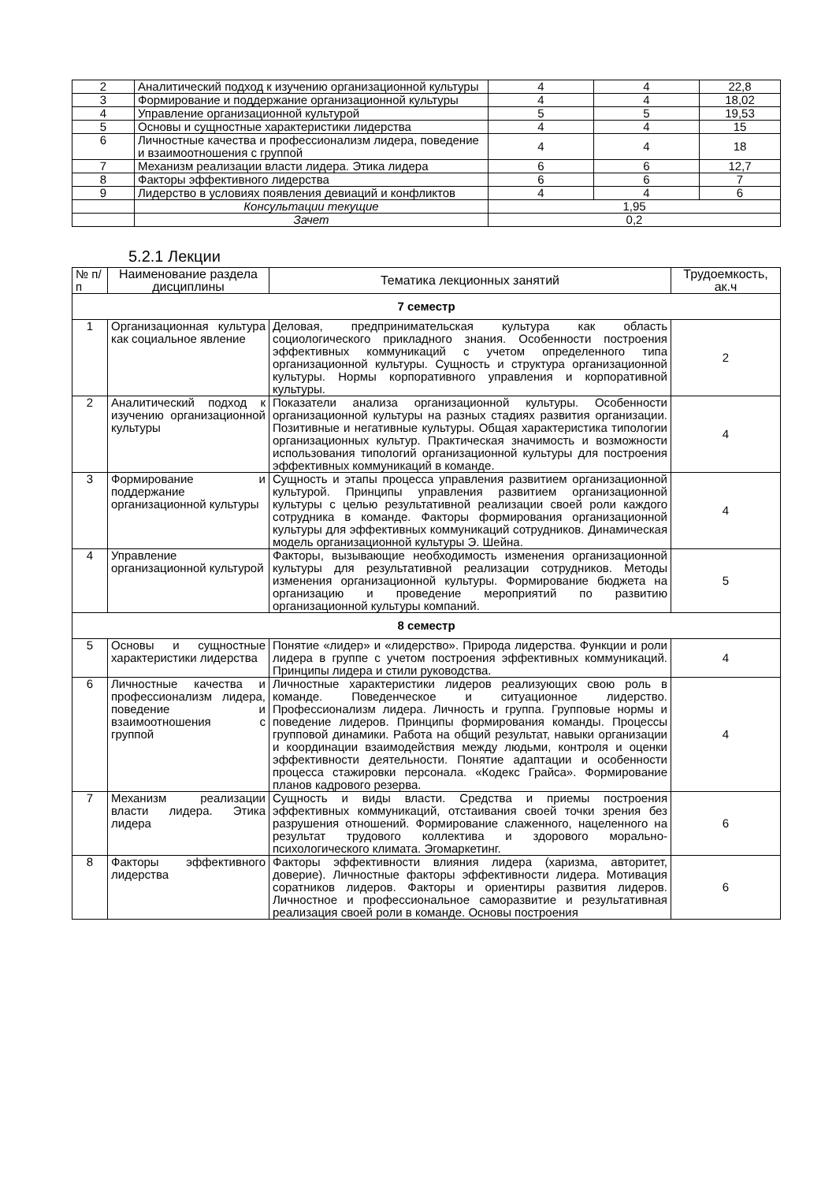| 2 | Аналитический подход к изучению организационной культуры | 4 | 4 | 22,8 |
| 3 | Формирование и поддержание организационной культуры | 4 | 4 | 18,02 |
| 4 | Управление организационной культурой | 5 | 5 | 19,53 |
| 5 | Основы и сущностные характеристики лидерства | 4 | 4 | 15 |
| 6 | Личностные качества и профессионализм лидера, поведение и взаимоотношения с группой | 4 | 4 | 18 |
| 7 | Механизм реализации власти лидера. Этика лидера | 6 | 6 | 12,7 |
| 8 | Факторы эффективного лидерства | 6 | 6 | 7 |
| 9 | Лидерство в условиях появления девиаций и конфликтов | 4 | 4 | 6 |
| | Консультации текущие | 1,95 | | |
| | Зачет | 0,2 | | |
5.2.1 Лекции
| № п/п | Наименование раздела дисциплины | Тематика лекционных занятий | Трудоемкость, ак.ч |
| --- | --- | --- | --- |
| 7 семестр | | | |
| 1 | Организационная культура как социальное явление | Деловая, предпринимательская культура как область социологического прикладного знания. Особенности построения эффективных коммуникаций с учетом определенного типа организационной культуры. Сущность и структура организационной культуры. Нормы корпоративного управления и корпоративной культуры. | 2 |
| 2 | Аналитический подход к изучению организационной культуры | Показатели анализа организационной культуры. Особенности организационной культуры на разных стадиях развития организации. Позитивные и негативные культуры. Общая характеристика типологии организационных культур. Практическая значимость и возможности использования типологий организационной культуры для построения эффективных коммуникаций в команде. | 4 |
| 3 | Формирование и поддержание организационной культуры | Сущность и этапы процесса управления развитием организационной культурой. Принципы управления развитием организационной культуры с целью результативной реализации своей роли каждого сотрудника в команде. Факторы формирования организационной культуры для эффективных коммуникаций сотрудников. Динамическая модель организационной культуры Э. Шейна. | 4 |
| 4 | Управление организационной культурой | Факторы, вызывающие необходимость изменения организационной культуры для результативной реализации сотрудников. Методы изменения организационной культуры. Формирование бюджета на организацию и проведение мероприятий по развитию организационной культуры компаний. | 5 |
| 8 семестр | | | |
| 5 | Основы и сущностные характеристики лидерства | Понятие «лидер» и «лидерство». Природа лидерства. Функции и роли лидера в группе с учетом построения эффективных коммуникаций. Принципы лидера и стили руководства. | 4 |
| 6 | Личностные качества и профессионализм лидера, поведение и взаимоотношения с группой | Личностные характеристики лидеров реализующих свою роль в команде. Поведенческое и ситуационное лидерство. Профессионализм лидера. Личность и группа. Групповые нормы и поведение лидеров. Принципы формирования команды. Процессы групповой динамики. Работа на общий результат, навыки организации и координации взаимодействия между людьми, контроля и оценки эффективности деятельности. Понятие адаптации и особенности процесса стажировки персонала. «Кодекс Грайса». Формирование планов кадрового резерва. | 4 |
| 7 | Механизм реализации власти лидера. Этика лидера | Сущность и виды власти. Средства и приемы построения эффективных коммуникаций, отстаивания своей точки зрения без разрушения отношений. Формирование слаженного, нацеленного на результат трудового коллектива и здорового морально-психологического климата. Эгомаркетинг. | 6 |
| 8 | Факторы эффективного лидерства | Факторы эффективности влияния лидера (харизма, авторитет, доверие). Личностные факторы эффективности лидера. Мотивация соратников лидеров. Факторы и ориентиры развития лидеров. Личностное и профессиональное саморазвитие и результативная реализация своей роли в команде. Основы построения | 6 |